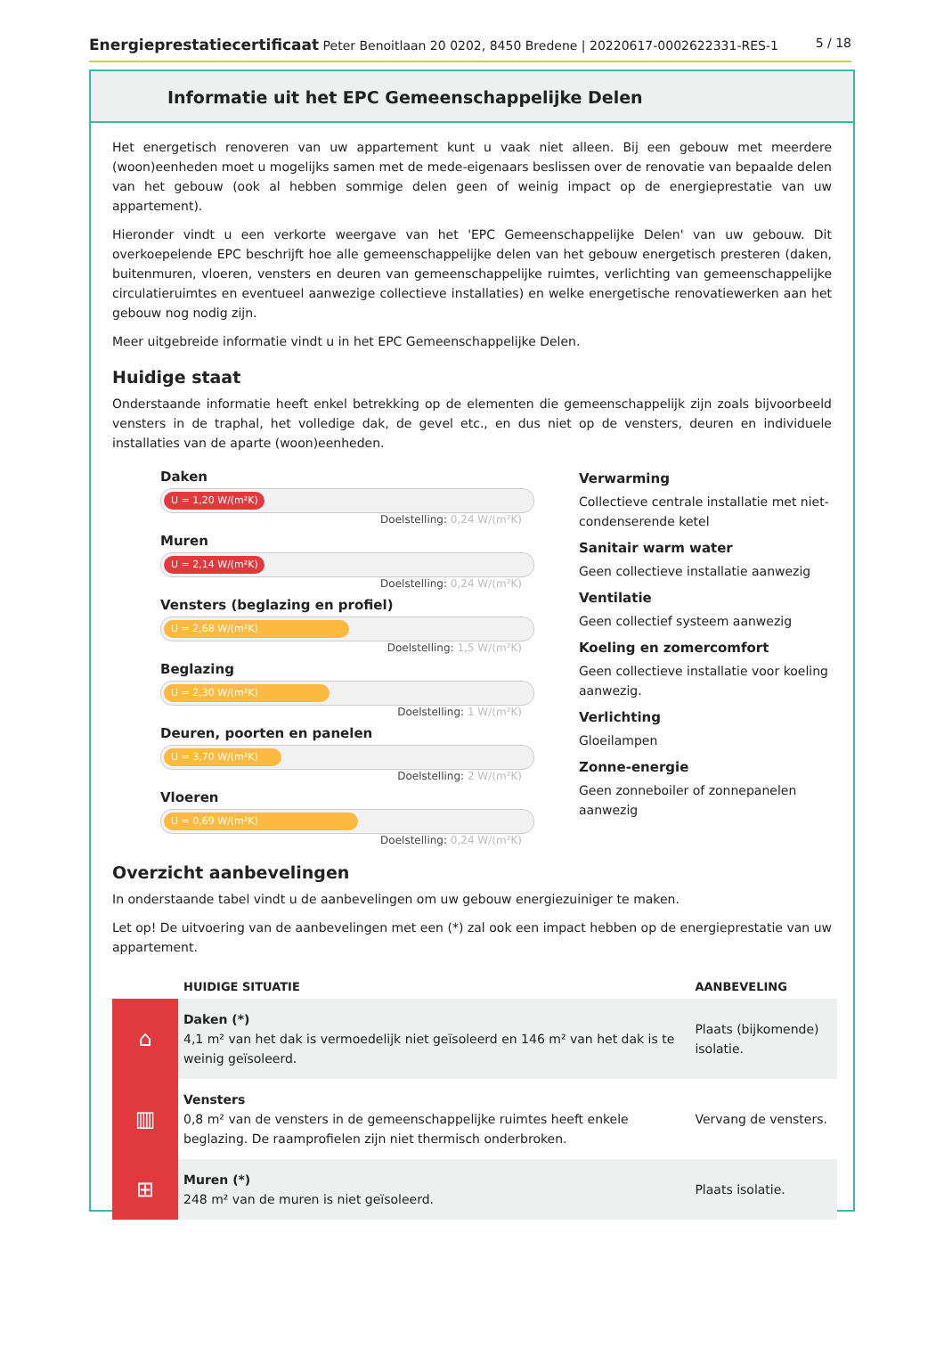Energieprestatiecertificaat Peter Benoitlaan 20 0202, 8450 Bredene | 20220617-0002622331-RES-1
5 / 18
Informatie uit het EPC Gemeenschappelijke Delen
Het energetisch renoveren van uw appartement kunt u vaak niet alleen. Bij een gebouw met meerdere (woon)eenheden moet u mogelijks samen met de mede-eigenaars beslissen over de renovatie van bepaalde delen van het gebouw (ook al hebben sommige delen geen of weinig impact op de energieprestatie van uw appartement).
Hieronder vindt u een verkorte weergave van het 'EPC Gemeenschappelijke Delen' van uw gebouw. Dit overkoepelende EPC beschrijft hoe alle gemeenschappelijke delen van het gebouw energetisch presteren (daken, buitenmuren, vloeren, vensters en deuren van gemeenschappelijke ruimtes, verlichting van gemeenschappelijke circulatieruimtes en eventueel aanwezige collectieve installaties) en welke energetische renovatiewerken aan het gebouw nog nodig zijn.
Meer uitgebreide informatie vindt u in het EPC Gemeenschappelijke Delen.
Huidige staat
Onderstaande informatie heeft enkel betrekking op de elementen die gemeenschappelijk zijn zoals bijvoorbeeld vensters in de traphal, het volledige dak, de gevel etc., en dus niet op de vensters, deuren en individuele installaties van de aparte (woon)eenheden.
Daken
U = 1,20 W/(m²K)
Doelstelling: 0,24 W/(m²K)
Muren
U = 2,14 W/(m²K)
Doelstelling: 0,24 W/(m²K)
Vensters (beglazing en profiel)
U = 2,68 W/(m²K)
Doelstelling: 1,5 W/(m²K)
Beglazing
U = 2,30 W/(m²K)
Doelstelling: 1 W/(m²K)
Deuren, poorten en panelen
U = 3,70 W/(m²K)
Doelstelling: 2 W/(m²K)
Vloeren
U = 0,69 W/(m²K)
Doelstelling: 0,24 W/(m²K)
Verwarming
Collectieve centrale installatie met niet-condenserende ketel
Sanitair warm water
Geen collectieve installatie aanwezig
Ventilatie
Geen collectief systeem aanwezig
Koeling en zomercomfort
Geen collectieve installatie voor koeling aanwezig.
Verlichting
Gloeilampen
Zonne-energie
Geen zonneboiler of zonnepanelen aanwezig
Overzicht aanbevelingen
In onderstaande tabel vindt u de aanbevelingen om uw gebouw energiezuiniger te maken.
Let op! De uitvoering van de aanbevelingen met een (*) zal ook een impact hebben op de energieprestatie van uw appartement.
| | HUIDIGE SITUATIE | AANBEVELING |
| --- | --- | --- |
| ⌂ | Daken (*) 4,1 m² van het dak is vermoedelijk niet geïsoleerd en 146 m² van het dak is te weinig geïsoleerd. | Plaats (bijkomende) isolatie. |
| ▥ | Vensters 0,8 m² van de vensters in de gemeenschappelijke ruimtes heeft enkele beglazing. De raamprofielen zijn niet thermisch onderbroken. | Vervang de vensters. |
| ⊞ | Muren (*) 248 m² van de muren is niet geïsoleerd. | Plaats isolatie. |